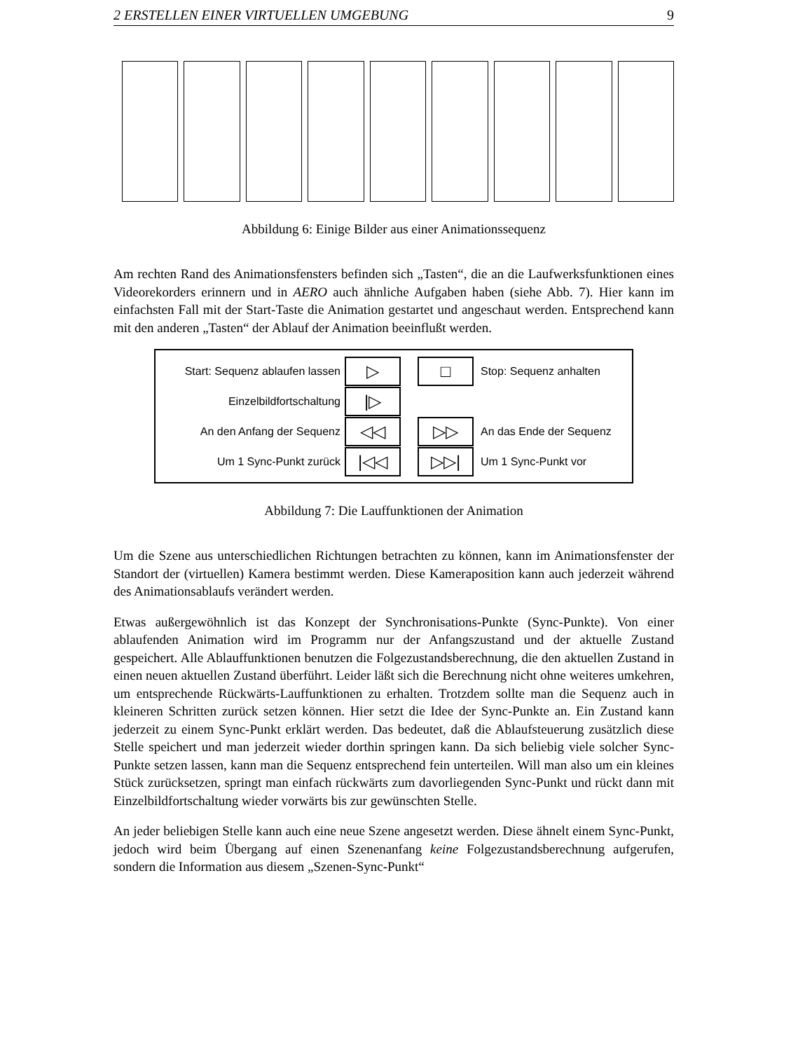2 ERSTELLEN EINER VIRTUELLEN UMGEBUNG 9
Abbildung 6: Einige Bilder aus einer Animationssequenz
Am rechten Rand des Animationsfensters befinden sich „Tasten“, die an die Laufwerks­funktionen eines Videorekorders erinnern und in AERO auch ähnliche Aufgaben haben (siehe Abb. 7). Hier kann im einfachsten Fall mit der Start-Taste die Animation gestartet und angeschaut werden. Entsprechend kann mit den anderen „Tasten“ der Ablauf der Animation beeinflußt werden.
Start: Sequenz ablaufen lassen
▷ □
Stop: Sequenz anhalten
Einzelbildfortschaltung
|▷
An den Anfang der Sequenz
◁◁ ▷▷
An das Ende der Sequenz
Um 1 Sync-Punkt zurück
|◁◁ ▷▷|
Um 1 Sync-Punkt vor
Abbildung 7: Die Lauffunktionen der Animation
Um die Szene aus unterschiedlichen Richtungen betrachten zu können, kann im Animati­onsfenster der Standort der (virtuellen) Kamera bestimmt werden. Diese Kameraposition kann auch jederzeit während des Animationsablaufs verändert werden.
Etwas außergewöhnlich ist das Konzept der Synchronisations-Punkte (Sync-Punkte). Von einer ablaufenden Animation wird im Programm nur der Anfangszustand und der aktu­elle Zustand gespeichert. Alle Ablauffunktionen benutzen die Folgezustandsberechnung, die den aktuellen Zustand in einen neuen aktuellen Zustand überführt. Leider läßt sich die Berechnung nicht ohne weiteres umkehren, um entsprechende Rückwärts-Lauffunk­tionen zu erhalten. Trotzdem sollte man die Sequenz auch in kleineren Schritten zurück setzen können. Hier setzt die Idee der Sync-Punkte an. Ein Zustand kann jederzeit zu ei­nem Sync-Punkt erklärt werden. Das bedeutet, daß die Ablaufsteuerung zusätzlich diese Stelle speichert und man jederzeit wieder dorthin springen kann. Da sich beliebig viele solcher Sync-Punkte setzen lassen, kann man die Sequenz entsprechend fein unterteilen. Will man also um ein kleines Stück zurücksetzen, springt man einfach rückwärts zum davorliegenden Sync-Punkt und rückt dann mit Einzelbildfortschaltung wieder vorwärts bis zur gewünschten Stelle.
An jeder beliebigen Stelle kann auch eine neue Szene angesetzt werden. Diese ähnelt einem Sync-Punkt, jedoch wird beim Übergang auf einen Szenenanfang keine Folgezu­standsberechnung aufgerufen, sondern die Information aus diesem „Szenen-Sync-Punkt“